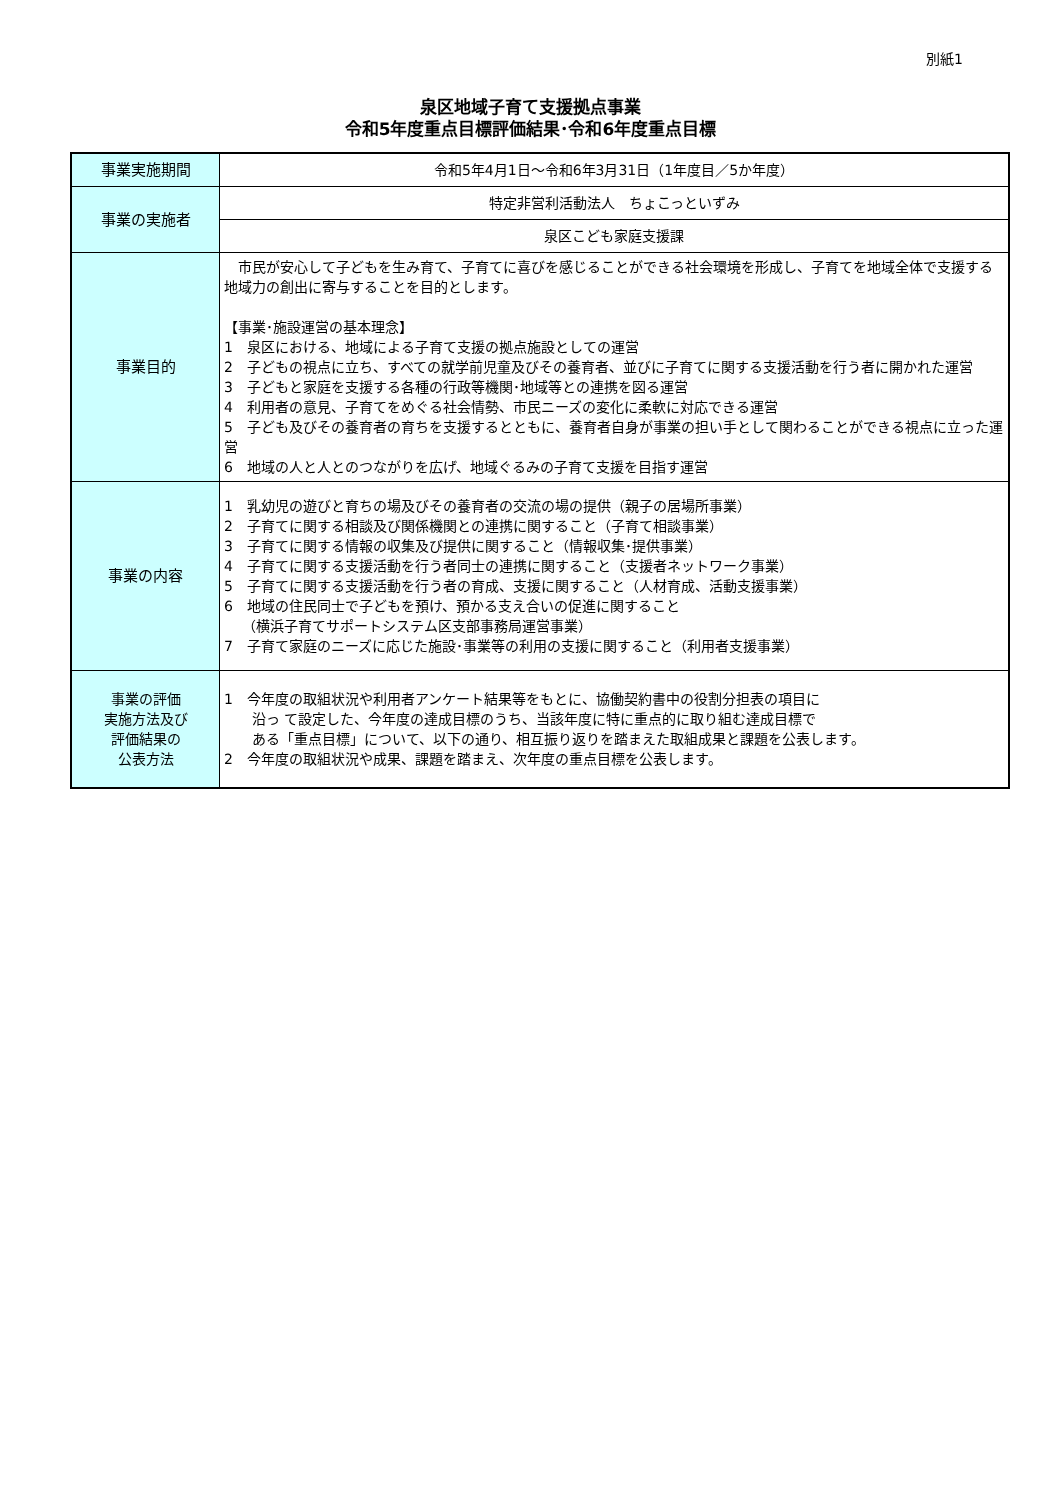別紙1
泉区地域子育て支援拠点事業
令和5年度重点目標評価結果･令和6年度重点目標
| 事業実施期間 | 令和5年4月1日～令和6年3月31日（1年度目／5か年度） |
| 事業の実施者 | 特定非営利活動法人 ちょこっといずみ |
| | 泉区こども家庭支援課 |
| 事業目的 | 市民が安心して子どもを生み育て、子育てに喜びを感じることができる社会環境を形成し、子育てを地域全体で支援する地域力の創出に寄与することを目的とします。 【事業･施設運営の基本理念】 1 泉区における、地域による子育て支援の拠点施設としての運営 2 子どもの視点に立ち、すべての就学前児童及びその養育者、並びに子育てに関する支援活動を行う者に開かれた運営 3 子どもと家庭を支援する各種の行政等機関･地域等との連携を図る運営 4 利用者の意見、子育てをめぐる社会情勢、市民ニーズの変化に柔軟に対応できる運営 5 子ども及びその養育者の育ちを支援するとともに、養育者自身が事業の担い手として関わることができる視点に立った運営 6 地域の人と人とのつながりを広げ、地域ぐるみの子育て支援を目指す運営 |
| 事業の内容 | 1 乳幼児の遊びと育ちの場及びその養育者の交流の場の提供（親子の居場所事業） 2 子育てに関する相談及び関係機関との連携に関すること（子育て相談事業） 3 子育てに関する情報の収集及び提供に関すること（情報収集･提供事業） 4 子育てに関する支援活動を行う者同士の連携に関すること（支援者ネットワーク事業） 5 子育てに関する支援活動を行う者の育成、支援に関すること（人材育成、活動支援事業） 6 地域の住民同士で子どもを預け、預かる支え合いの促進に関すること （横浜子育てサポートシステム区支部事務局運営事業） 7 子育て家庭のニーズに応じた施設･事業等の利用の支援に関すること（利用者支援事業） |
| 事業の評価 実施方法及び 評価結果の 公表方法 | 1 今年度の取組状況や利用者アンケート結果等をもとに、協働契約書中の役割分担表の項目に 沿っ て設定した、今年度の達成目標のうち、当該年度に特に重点的に取り組む達成目標で ある「重点目標」について、以下の通り、相互振り返りを踏まえた取組成果と課題を公表します。 2 今年度の取組状況や成果、課題を踏まえ、次年度の重点目標を公表します。 |